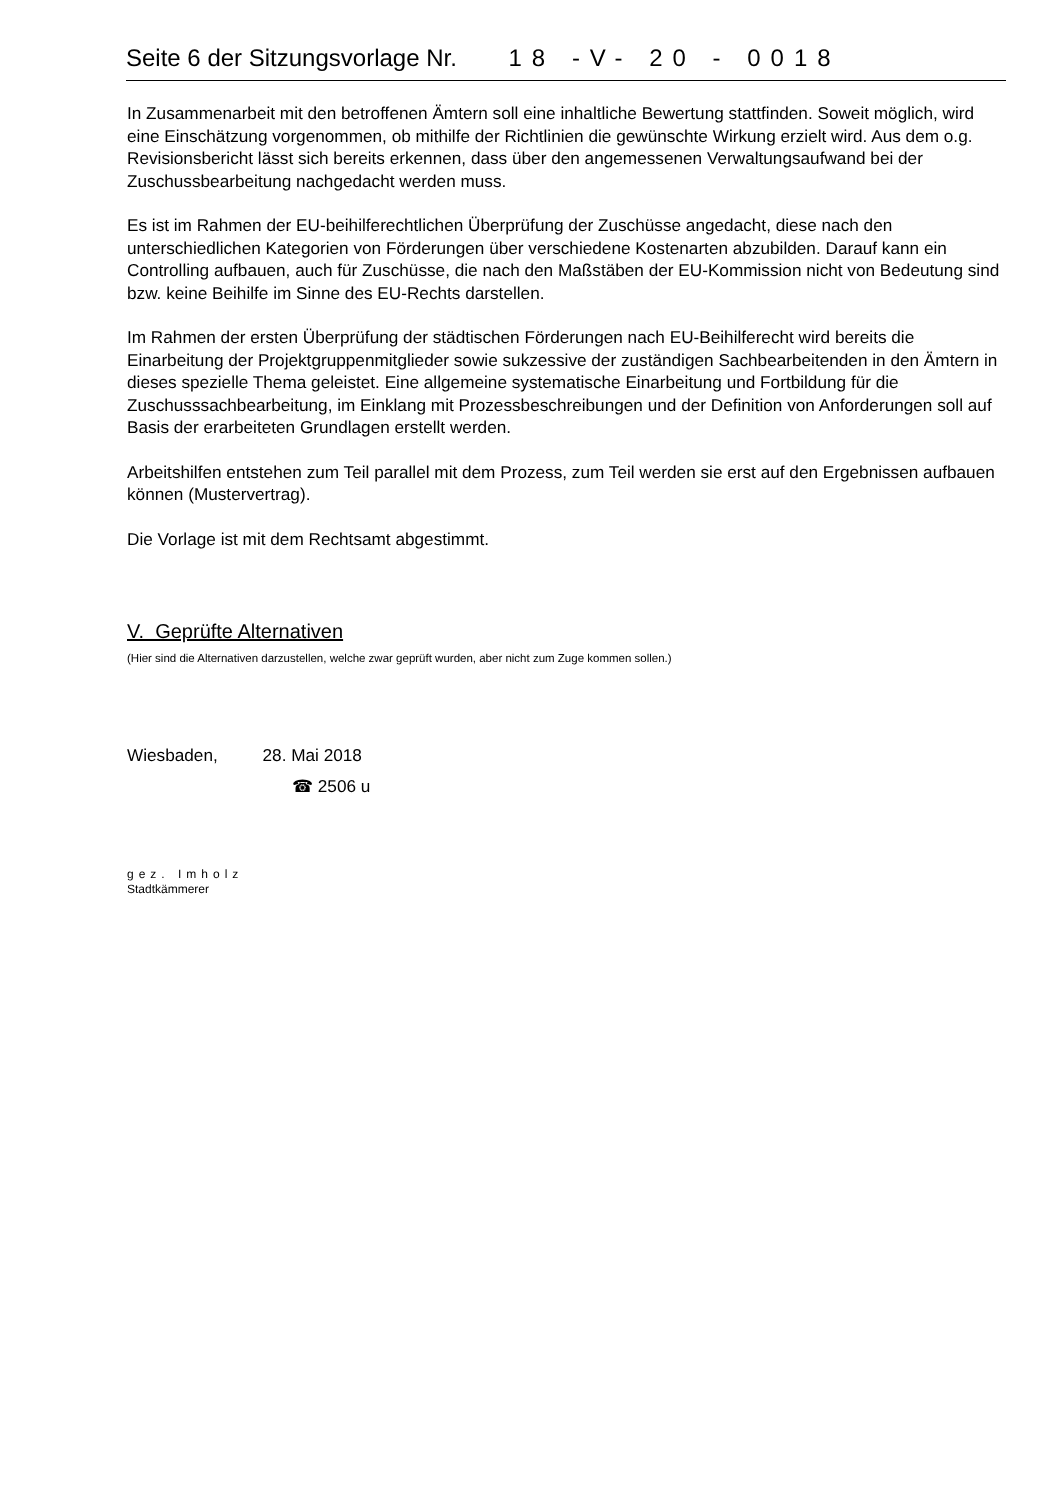Seite 6 der Sitzungsvorlage Nr. 18 -V- 20 - 0018
In Zusammenarbeit mit den betroffenen Ämtern soll eine inhaltliche Bewertung stattfinden. Soweit möglich, wird eine Einschätzung vorgenommen, ob mithilfe der Richtlinien die gewünschte Wirkung erzielt wird. Aus dem o.g. Revisionsbericht lässt sich bereits erkennen, dass über den angemessenen Verwaltungsaufwand bei der Zuschussbearbeitung nachgedacht werden muss.
Es ist im Rahmen der EU-beihilferechtlichen Überprüfung der Zuschüsse angedacht, diese nach den unterschiedlichen Kategorien von Förderungen über verschiedene Kostenarten abzubilden. Darauf kann ein Controlling aufbauen, auch für Zuschüsse, die nach den Maßstäben der EU-Kommission nicht von Bedeutung sind bzw. keine Beihilfe im Sinne des EU-Rechts darstellen.
Im Rahmen der ersten Überprüfung der städtischen Förderungen nach EU-Beihilferecht wird bereits die Einarbeitung der Projektgruppenmitglieder sowie sukzessive der zuständigen Sachbearbeitenden in den Ämtern in dieses spezielle Thema geleistet. Eine allgemeine systematische Einarbeitung und Fortbildung für die Zuschusssachbearbeitung, im Einklang mit Prozessbeschreibungen und der Definition von Anforderungen soll auf Basis der erarbeiteten Grundlagen erstellt werden.
Arbeitshilfen entstehen zum Teil parallel mit dem Prozess, zum Teil werden sie erst auf den Ergebnissen aufbauen können (Mustervertrag).
Die Vorlage ist mit dem Rechtsamt abgestimmt.
V. Geprüfte Alternativen
(Hier sind die Alternativen darzustellen, welche zwar geprüft wurden, aber nicht zum Zuge kommen sollen.)
Wiesbaden, 28. Mai 2018
☎ 2506 u
gez. Imholz
Stadtkämmerer